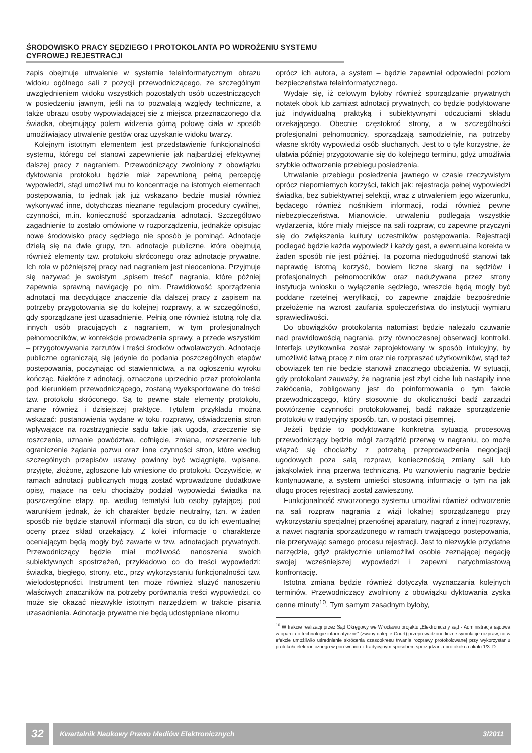ŚRODOWISKO PRACY SĘDZIEGO I PROTOKOLANTA PO WDROŻENIU SYSTEMU CYFROWEJ REJESTRACJI
zapis obejmuje utrwalenie w systemie teleinformatycznym obrazu widoku ogólnego sali z pozycji przewodniczącego, ze szczególnym uwzględnieniem widoku wszystkich pozostałych osób uczestniczących w posiedzeniu jawnym, jeśli na to pozwalają względy techniczne, a także obrazu osoby wypowiadającej się z miejsca przeznaczonego dla świadka, obejmujący polem widzenia górną połowę ciała w sposób umożliwiający utrwalenie gestów oraz uzyskanie widoku twarzy.
Kolejnym istotnym elementem jest przedstawienie funkcjonalności systemu, którego cel stanowi zapewnienie jak najbardziej efektywnej dalszej pracy z nagraniem. Przewodniczący zwolniony z obowiązku dyktowania protokołu będzie miał zapewnioną pełną percepcję wypowiedzi, stąd umożliwi mu to koncentracje na istotnych elementach postępowania, to jednak jak już wskazano będzie musiał również wykonywać inne, dotychczas nieznane regulacjom procedury cywilnej, czynności, m.in. konieczność sporządzania adnotacji. Szczegółowo zagadnienie to zostało omówione w rozporządzeniu, jednakże opisując nowe środowisko pracy sędziego nie sposób je pominąć. Adnotacje dzielą się na dwie grupy, tzn. adnotacje publiczne, które obejmują również elementy tzw. protokołu skróconego oraz adnotacje prywatne. Ich rola w późniejszej pracy nad nagraniem jest nieoceniona. Przyjmuje się nazywać je swoistym „spisem treści” nagrania, które później zapewnia sprawną nawigację po nim. Prawidłowość sporządzenia adnotacji ma decydujące znaczenie dla dalszej pracy z zapisem na potrzeby przygotowania się do kolejnej rozprawy, a w szczególności, gdy sporządzane jest uzasadnienie. Pełnią one również istotną rolę dla innych osób pracujących z nagraniem, w tym profesjonalnych pełnomocników, w kontekście prowadzenia sprawy, a przede wszystkim – przygotowywania zarzutów i treści środków odwoławczych. Adnotacje publiczne ograniczają się jedynie do podania poszczególnych etapów postępowania, poczynając od stawiennictwa, a na ogłoszeniu wyroku kończąc. Niektóre z adnotacji, oznaczone uprzednio przez protokolanta pod kierunkiem przewodniczącego, zostaną wyeksportowane do treści tzw. protokołu skróconego. Są to pewne stałe elementy protokołu, znane również i dzisiejszej praktyce. Tytułem przykładu można wskazać: postanowienia wydane w toku rozprawy, oświadczenia stron wpływające na rozstrzygnięcie sądu takie jak ugoda, zrzeczenie się roszczenia, uznanie powództwa, cofnięcie, zmiana, rozszerzenie lub ograniczenie żądania pozwu oraz inne czynności stron, które według szczególnych przepisów ustawy powinny być wciągnięte, wpisane, przyjęte, złożone, zgłoszone lub wniesione do protokołu. Oczywiście, w ramach adnotacji publicznych mogą zostać wprowadzone dodatkowe opisy, mające na celu chociażby podział wypowiedzi świadka na poszczególne etapy, np. według tematyki lub osoby pytającej, pod warunkiem jednak, że ich charakter będzie neutralny, tzn. w żaden sposób nie będzie stanowił informacji dla stron, co do ich ewentualnej oceny przez skład orzekający. Z kolei informacje o charakterze oceniającym będą mogły być zawarte w tzw. adnotacjach prywatnych. Przewodniczący będzie miał możliwość nanoszenia swoich subiektywnych spostrzeżeń, przykładowo co do treści wypowiedzi: świadka, biegłego, strony, etc., przy wykorzystaniu funkcjonalności tzw. wielodostępności. Instrument ten może również służyć nanoszeniu właściwych znaczników na potrzeby porównania treści wypowiedzi, co może się okazać niezwykle istotnym narzędziem w trakcie pisania uzasadnienia. Adnotacje prywatne nie będą udostępniane nikomu
oprócz ich autora, a system – będzie zapewniał odpowiedni poziom bezpieczeństwa teleinformatycznego.
Wydaje się, iż celowym byłoby również sporządzanie prywatnych notatek obok lub zamiast adnotacji prywatnych, co będzie podyktowane już indywidualną praktyką i subiektywnymi odczuciami składu orzekającego. Obecnie częstokroć strony, a w szczególności profesjonalni pełnomocnicy, sporządzają samodzielnie, na potrzeby własne skróty wypowiedzi osób słuchanych. Jest to o tyle korzystne, że ułatwia później przygotowanie się do kolejnego terminu, gdyż umożliwia szybkie odtworzenie przebiegu posiedzenia.
Utrwalanie przebiegu posiedzenia jawnego w czasie rzeczywistym oprócz niepomiernych korzyści, takich jak: rejestracja pełnej wypowiedzi świadka, bez subiektywnej selekcji, wraz z utrwaleniem jego wizerunku, będącego również nośnikiem informacji, rodzi również pewne niebezpieczeństwa. Mianowicie, utrwaleniu podlegają wszystkie wydarzenia, które miały miejsce na sali rozpraw, co zapewne przyczyni się do zwiększenia kultury uczestników postępowania. Rejestracji podlegać będzie każda wypowiedź i każdy gest, a ewentualna korekta w żaden sposób nie jest później. Ta pozorna niedogodność stanowi tak naprawdę istotną korzyść, bowiem liczne skargi na sędziów i profesjonalnych pełnomocników oraz nadużywana przez strony instytucja wniosku o wyłączenie sędziego, wreszcie będą mogły być poddane rzetelnej weryfikacji, co zapewne znajdzie bezpośrednie przełożenie na wzrost zaufania społeczeństwa do instytucji wymiaru sprawiedliwości.
Do obowiązków protokolanta natomiast będzie należało czuwanie nad prawidłowością nagrania, przy równoczesnej obserwacji kontrolki. Interfejs użytkownika został zaprojektowany w sposób intuicyjny, by umożliwić łatwą pracę z nim oraz nie rozpraszać użytkowników, stąd też obowiązek ten nie będzie stanowił znacznego obciążenia. W sytuacji, gdy protokolant zauważy, że nagranie jest zbyt ciche lub nastąpiły inne zakłócenia, zobligowany jest do poinformowania o tym fakcie przewodniczącego, który stosownie do okoliczności bądź zarządzi powtórzenie czynności protokołowanej, bądź nakaże sporządzenie protokołu w tradycyjny sposób, tzn. w postaci pisemnej.
Jeżeli będzie to podyktowane konkretną sytuacją procesową przewodniczący będzie mógł zarządzić przerwę w nagraniu, co może wiązać się chociażby z potrzebą przeprowadzenia negocjacji ugodowych poza salą rozpraw, koniecznością zmiany sali lub jakąkolwiek inną przerwą techniczną. Po wznowieniu nagranie będzie kontynuowane, a system umieści stosowną informację o tym na jak długo proces rejestracji został zawieszony.
Funkcjonalność stworzonego systemu umożliwi również odtworzenie na sali rozpraw nagrania z wizji lokalnej sporządzanego przy wykorzystaniu specjalnej przenośnej aparatury, nagrań z innej rozprawy, a nawet nagrania sporządzonego w ramach trwającego postępowania, nie przerywając samego procesu rejestracji. Jest to niezwykle przydatne narzędzie, gdyż praktycznie uniemożliwi osobie zeznającej negację swojej wcześniejszej wypowiedzi i zapewni natychmiastową konfrontację.
Istotna zmiana będzie również dotyczyła wyznaczania kolejnych terminów. Przewodniczący zwolniony z obowiązku dyktowania zyska cenne minuty<sup>10</sup>. Tym samym zasadnym byłoby,
<sup>10</sup> W trakcie realizacji przez Sąd Okręgowy we Wrocławiu projektu „Elektroniczny sąd - Administracja sądowa w oparciu o technologie informatyczne” (zwany dalej: e-Court) przeprowadzono liczne symulacje rozpraw, co w efekcie umożliwiło uśrednienie skrócenia czasookresu trwania rozprawy protokołowanej przy wykorzystaniu protokołu elektronicznego w porównaniu z tradycyjnym sposobem sporządzania protokołu o około 1/3. D.
32
Kwartalnik Naukowy Prawo Mediów Elektronicznych 3/2011